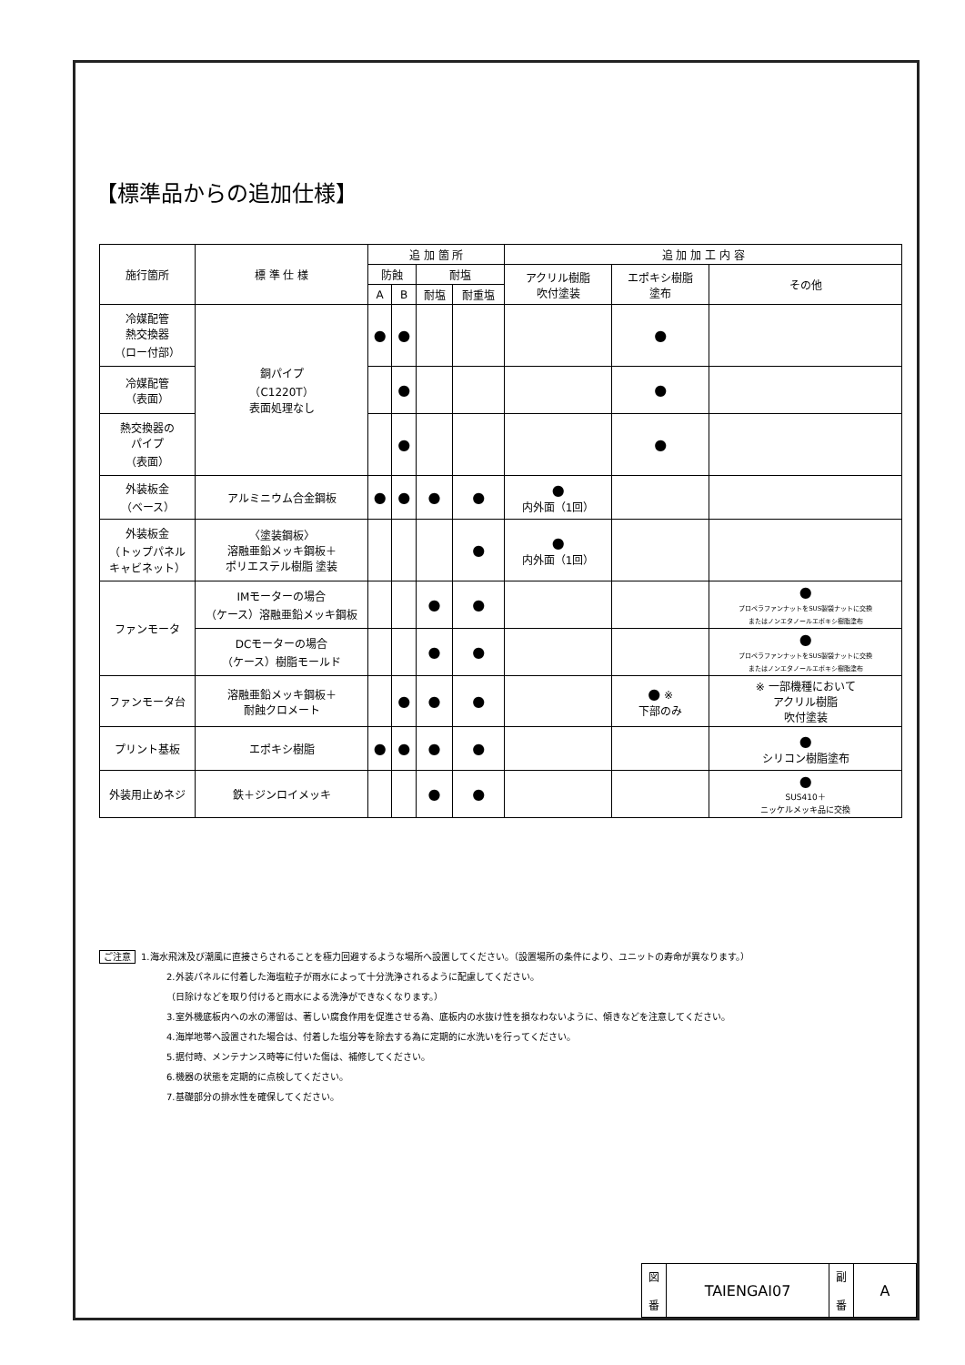【標準品からの追加仕様】
| 施行箇所 | 標 準 仕 様 | 追 加 箇 所 | | | | 追 加 加 工 内 容 | | |
| --- | --- | --- | --- | --- | --- | --- | --- | --- |
| | | 防蝕 | | 耐塩 | | アクリル樹脂 吹付塗装 | エポキシ樹脂 塗布 | その他 |
| | | A | B | 耐塩 | 耐重塩 | | | |
| 冷媒配管 熱交換器 （ロー付部） | 銅パイプ （C1220T） 表面処理なし | ● | ● | | | | ● | |
| 冷媒配管 （表面） | | | ● | | | | ● | |
| 熱交換器の パイプ （表面） | | | ● | | | | ● | |
| 外装板金 （ベース） | アルミニウム合金鋼板 | ● | ● | ● | ● | ● 内外面（1回） | | |
| 外装板金 （トップパネル キャビネット） | 〈塗装鋼板〉 溶融亜鉛メッキ鋼板＋ ポリエステル樹脂 塗装 | | | | ● | ● 内外面（1回） | | |
| ファンモータ | IMモーターの場合 （ケース）溶融亜鉛メッキ鋼板 | | | ● | ● | | | ● プロペラファンナットをSUS製袋ナットに交換 またはノンエタノールエポキシ樹脂塗布 |
| | DCモーターの場合 （ケース）樹脂モールド | | | ● | ● | | | ● プロペラファンナットをSUS製袋ナットに交換 またはノンエタノールエポキシ樹脂塗布 |
| ファンモータ台 | 溶融亜鉛メッキ鋼板＋ 耐蝕クロメート | | ● | ● | ● | | ● ※ 下部のみ | ※ 一部機種において アクリル樹脂 吹付塗装 |
| プリント基板 | エポキシ樹脂 | ● | ● | ● | ● | | | ● シリコン樹脂塗布 |
| 外装用止めネジ | 鉄＋ジンロイメッキ | | | ● | ● | | | ● SUS410＋ ニッケルメッキ品に交換 |
ご注意 1.海水飛沫及び潮風に直接さらされることを極力回避するような場所へ設置してください。（設置場所の条件により、ユニットの寿命が異なります。）
2.外装パネルに付着した海塩粒子が雨水によって十分洗浄されるように配慮してください。
（日除けなどを取り付けると雨水による洗浄ができなくなります。）
3.室外機底板内への水の滞留は、著しい腐食作用を促進させる為、底板内の水抜け性を損なわないように、傾きなどを注意してください。
4.海岸地帯へ設置された場合は、付着した塩分等を除去する為に定期的に水洗いを行ってください。
5.据付時、メンテナンス時等に付いた傷は、補修してください。
6.機器の状態を定期的に点検してください。
7.基礎部分の排水性を確保してください。
| 図 番 | TAIENGAI07 | 副 番 | A |